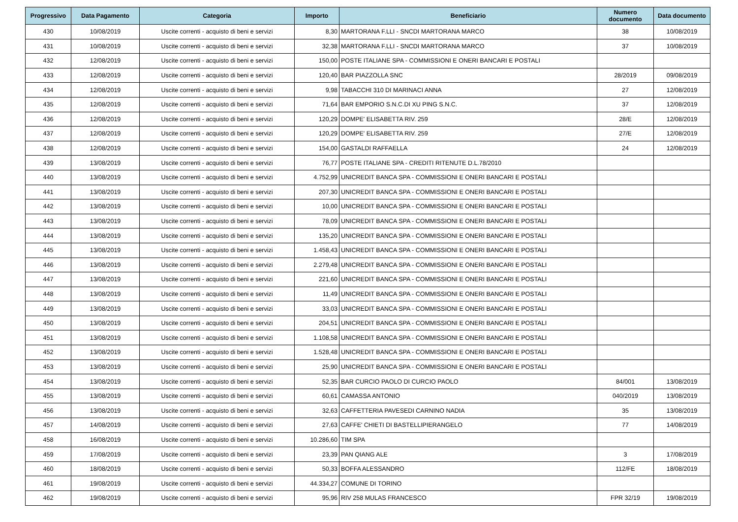| Progressivo | Data Pagamento | Categoria | Importo | Beneficiario | Numero documento | Data documento |
| --- | --- | --- | --- | --- | --- | --- |
| 430 | 10/08/2019 | Uscite correnti - acquisto di beni e servizi | 8,30 | MARTORANA F.LLI - SNCDI MARTORANA MARCO | 38 | 10/08/2019 |
| 431 | 10/08/2019 | Uscite correnti - acquisto di beni e servizi | 32,38 | MARTORANA F.LLI - SNCDI MARTORANA MARCO | 37 | 10/08/2019 |
| 432 | 12/08/2019 | Uscite correnti - acquisto di beni e servizi | 150,00 | POSTE ITALIANE SPA - COMMISSIONI E ONERI BANCARI E POSTALI | | |
| 433 | 12/08/2019 | Uscite correnti - acquisto di beni e servizi | 120,40 | BAR PIAZZOLLA SNC | 28/2019 | 09/08/2019 |
| 434 | 12/08/2019 | Uscite correnti - acquisto di beni e servizi | 9,98 | TABACCHI 310 DI MARINACI ANNA | 27 | 12/08/2019 |
| 435 | 12/08/2019 | Uscite correnti - acquisto di beni e servizi | 71,64 | BAR EMPORIO S.N.C.DI XU PING S.N.C. | 37 | 12/08/2019 |
| 436 | 12/08/2019 | Uscite correnti - acquisto di beni e servizi | 120,29 | DOMPE' ELISABETTA RIV. 259 | 28/E | 12/08/2019 |
| 437 | 12/08/2019 | Uscite correnti - acquisto di beni e servizi | 120,29 | DOMPE' ELISABETTA RIV. 259 | 27/E | 12/08/2019 |
| 438 | 12/08/2019 | Uscite correnti - acquisto di beni e servizi | 154,00 | GASTALDI RAFFAELLA | 24 | 12/08/2019 |
| 439 | 13/08/2019 | Uscite correnti - acquisto di beni e servizi | 76,77 | POSTE ITALIANE SPA - CREDITI RITENUTE D.L.78/2010 | | |
| 440 | 13/08/2019 | Uscite correnti - acquisto di beni e servizi | 4.752,99 | UNICREDIT BANCA SPA - COMMISSIONI E ONERI BANCARI E POSTALI | | |
| 441 | 13/08/2019 | Uscite correnti - acquisto di beni e servizi | 207,30 | UNICREDIT BANCA SPA - COMMISSIONI E ONERI BANCARI E POSTALI | | |
| 442 | 13/08/2019 | Uscite correnti - acquisto di beni e servizi | 10,00 | UNICREDIT BANCA SPA - COMMISSIONI E ONERI BANCARI E POSTALI | | |
| 443 | 13/08/2019 | Uscite correnti - acquisto di beni e servizi | 78,09 | UNICREDIT BANCA SPA - COMMISSIONI E ONERI BANCARI E POSTALI | | |
| 444 | 13/08/2019 | Uscite correnti - acquisto di beni e servizi | 135,20 | UNICREDIT BANCA SPA - COMMISSIONI E ONERI BANCARI E POSTALI | | |
| 445 | 13/08/2019 | Uscite correnti - acquisto di beni e servizi | 1.458,43 | UNICREDIT BANCA SPA - COMMISSIONI E ONERI BANCARI E POSTALI | | |
| 446 | 13/08/2019 | Uscite correnti - acquisto di beni e servizi | 2.279,48 | UNICREDIT BANCA SPA - COMMISSIONI E ONERI BANCARI E POSTALI | | |
| 447 | 13/08/2019 | Uscite correnti - acquisto di beni e servizi | 221,60 | UNICREDIT BANCA SPA - COMMISSIONI E ONERI BANCARI E POSTALI | | |
| 448 | 13/08/2019 | Uscite correnti - acquisto di beni e servizi | 11,49 | UNICREDIT BANCA SPA - COMMISSIONI E ONERI BANCARI E POSTALI | | |
| 449 | 13/08/2019 | Uscite correnti - acquisto di beni e servizi | 33,03 | UNICREDIT BANCA SPA - COMMISSIONI E ONERI BANCARI E POSTALI | | |
| 450 | 13/08/2019 | Uscite correnti - acquisto di beni e servizi | 204,51 | UNICREDIT BANCA SPA - COMMISSIONI E ONERI BANCARI E POSTALI | | |
| 451 | 13/08/2019 | Uscite correnti - acquisto di beni e servizi | 1.108,58 | UNICREDIT BANCA SPA - COMMISSIONI E ONERI BANCARI E POSTALI | | |
| 452 | 13/08/2019 | Uscite correnti - acquisto di beni e servizi | 1.528,48 | UNICREDIT BANCA SPA - COMMISSIONI E ONERI BANCARI E POSTALI | | |
| 453 | 13/08/2019 | Uscite correnti - acquisto di beni e servizi | 25,90 | UNICREDIT BANCA SPA - COMMISSIONI E ONERI BANCARI E POSTALI | | |
| 454 | 13/08/2019 | Uscite correnti - acquisto di beni e servizi | 52,35 | BAR CURCIO PAOLO DI CURCIO PAOLO | 84/001 | 13/08/2019 |
| 455 | 13/08/2019 | Uscite correnti - acquisto di beni e servizi | 60,61 | CAMASSA ANTONIO | 040/2019 | 13/08/2019 |
| 456 | 13/08/2019 | Uscite correnti - acquisto di beni e servizi | 32,63 | CAFFETTERIA PAVESEDI CARNINO NADIA | 35 | 13/08/2019 |
| 457 | 14/08/2019 | Uscite correnti - acquisto di beni e servizi | 27,63 | CAFFE' CHIETI DI BASTELLIPIERANGELO | 77 | 14/08/2019 |
| 458 | 16/08/2019 | Uscite correnti - acquisto di beni e servizi | 10.286,60 | TIM SPA | | |
| 459 | 17/08/2019 | Uscite correnti - acquisto di beni e servizi | 23,39 | PAN QIANG ALE | 3 | 17/08/2019 |
| 460 | 18/08/2019 | Uscite correnti - acquisto di beni e servizi | 50,33 | BOFFA ALESSANDRO | 112/FE | 18/08/2019 |
| 461 | 19/08/2019 | Uscite correnti - acquisto di beni e servizi | 44.334,27 | COMUNE DI TORINO | | |
| 462 | 19/08/2019 | Uscite correnti - acquisto di beni e servizi | 95,96 | RIV 258 MULAS FRANCESCO | FPR 32/19 | 19/08/2019 |